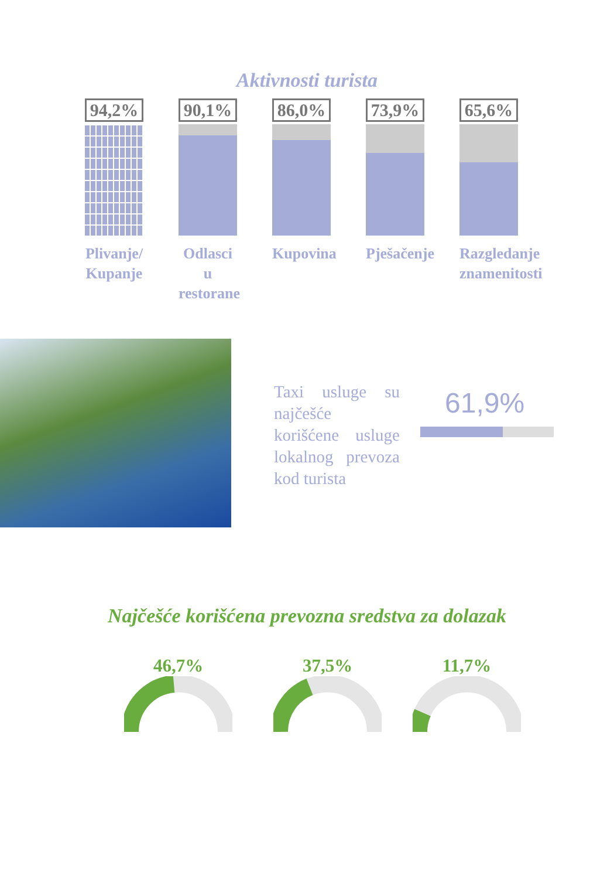Aktivnosti turista
94,2%
Plivanje/
Kupanje
90,1%
Odlasci u
restorane
86,0%
Kupovina
73,9%
Pješačenje
65,6%
Razgledanje znamenitosti
Taxi usluge su najčešće korišćene usluge lokalnog prevoza kod turista
61,9%
Najčešće korišćena prevozna sredstva za dolazak
46,7% 37,5% 11,7%